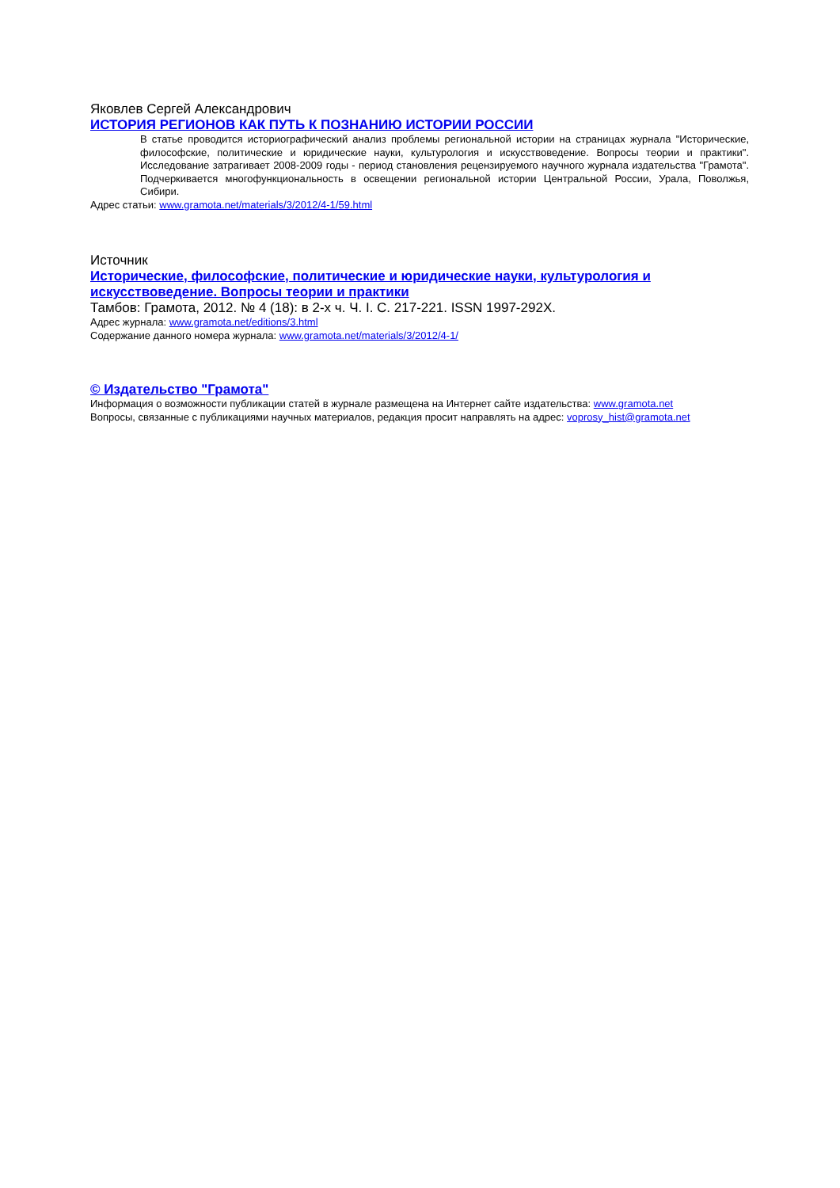Яковлев Сергей Александрович
ИСТОРИЯ РЕГИОНОВ КАК ПУТЬ К ПОЗНАНИЮ ИСТОРИИ РОССИИ
В статье проводится историографический анализ проблемы региональной истории на страницах журнала "Исторические, философские, политические и юридические науки, культурология и искусствоведение. Вопросы теории и практики". Исследование затрагивает 2008-2009 годы - период становления рецензируемого научного журнала издательства "Грамота". Подчеркивается многофункциональность в освещении региональной истории Центральной России, Урала, Поволжья, Сибири.
Адрес статьи: www.gramota.net/materials/3/2012/4-1/59.html
Источник
Исторические, философские, политические и юридические науки, культурология и искусствоведение. Вопросы теории и практики
Тамбов: Грамота, 2012. № 4 (18): в 2-х ч. Ч. I. C. 217-221. ISSN 1997-292X.
Адрес журнала: www.gramota.net/editions/3.html
Содержание данного номера журнала: www.gramota.net/materials/3/2012/4-1/
© Издательство "Грамота"
Информация о возможности публикации статей в журнале размещена на Интернет сайте издательства: www.gramota.net
Вопросы, связанные с публикациями научных материалов, редакция просит направлять на адрес: voprosy_hist@gramota.net